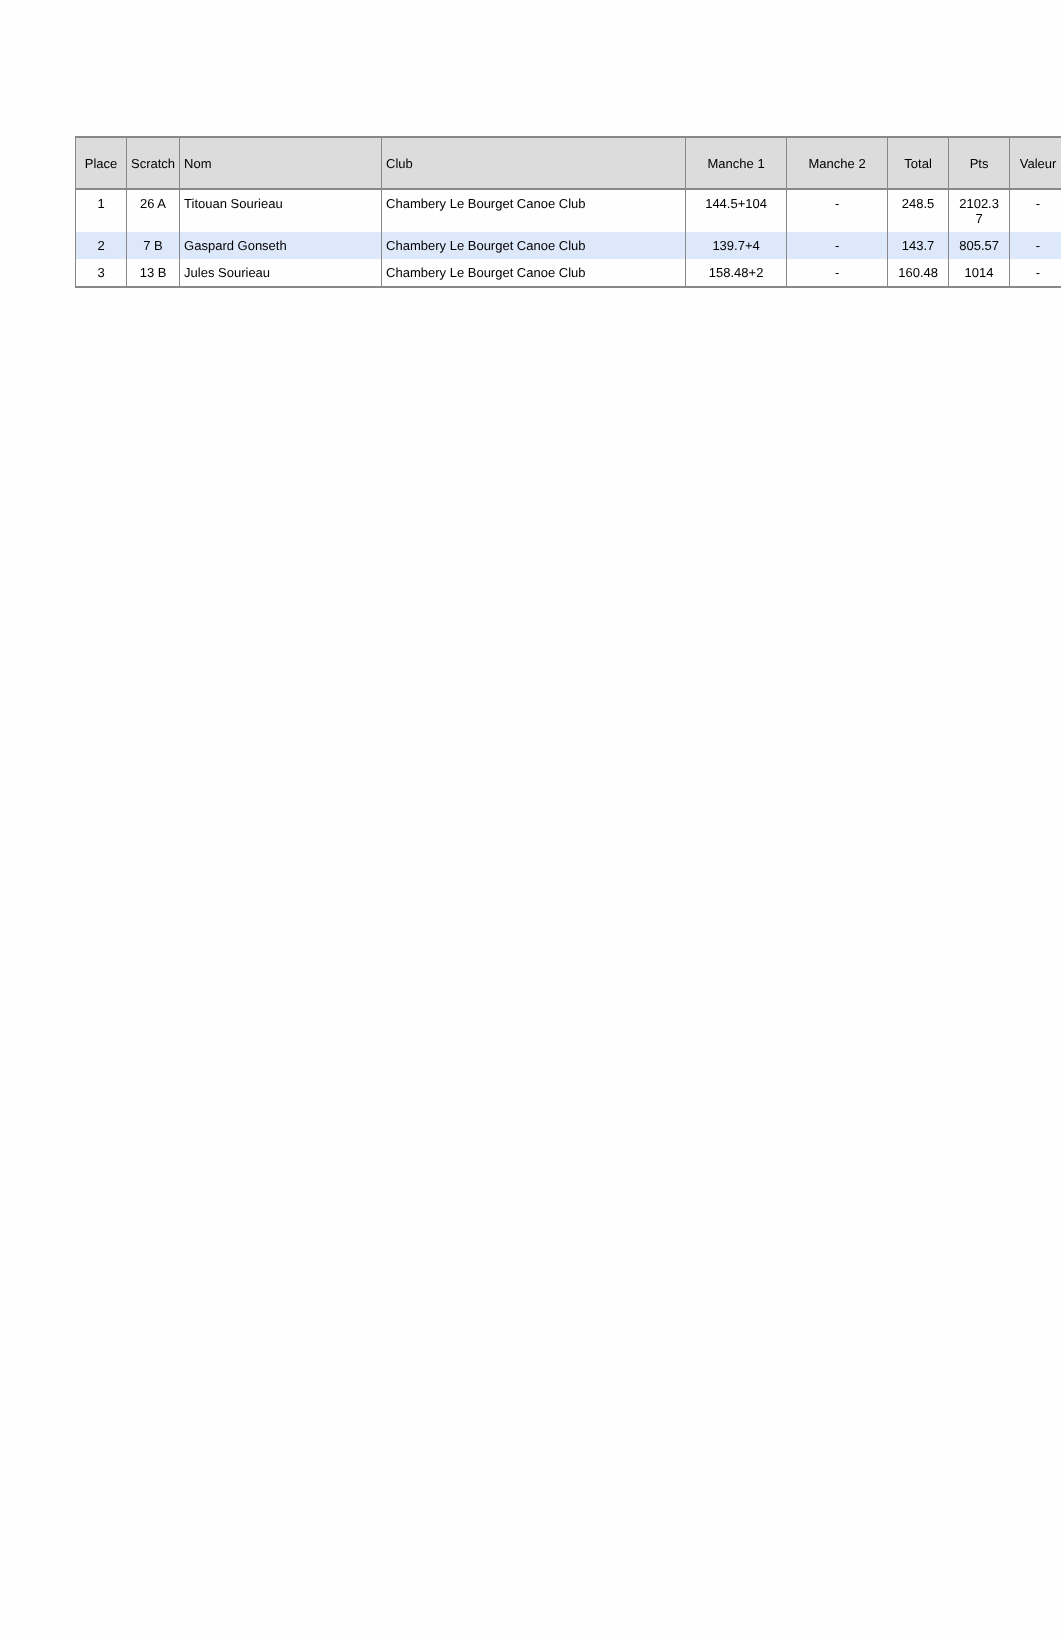| Place | Scratch | Nom | Club | Manche 1 | Manche 2 | Total | Pts | Valeur |
| --- | --- | --- | --- | --- | --- | --- | --- | --- |
| 1 | 26 A | Titouan Sourieau | Chambery Le Bourget Canoe Club | 144.5+104 | - | 248.5 | 2102.3 7 | - |
| 2 | 7 B | Gaspard Gonseth | Chambery Le Bourget Canoe Club | 139.7+4 | - | 143.7 | 805.57 | - |
| 3 | 13 B | Jules Sourieau | Chambery Le Bourget Canoe Club | 158.48+2 | - | 160.48 | 1014 | - |